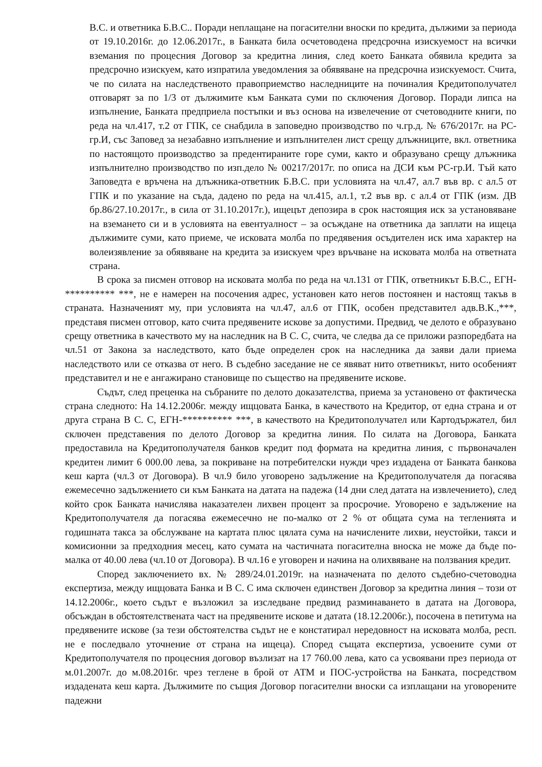В.С. и ответника Б.В.С.. Поради неплащане на погасителни вноски по кредита, дължими за периода от 19.10.2016г. до 12.06.2017г., в Банката била осчетоводена предсрочна изискуемост на всички вземания по процесния Договор за кредитна линия, след което Банката обявила кредита за предсрочно изискуем, като изпратила уведомления за обявяване на предсрочна изискуемост. Счита, че по силата на наследственото правоприемство наследниците на починалия Кредитополучател отговарят за по 1/3 от дължимите към Банката суми по сключения Договор. Поради липса на изпълнение, Банката предприела постъпки и въз основа на извелечение от счетоводните книги, по реда на чл.417, т.2 от ГПК, се снабдила в заповедно производство по ч.гр.д. № 676/2017г. на РС-гр.И, със Заповед за незабавно изпълнение и изпълнителен лист срещу длъжниците, вкл. ответника по настоящото производство за предентираните горе суми, както и образувано срещу длъжника изпълнително производство по изп.дело № 00217/2017г. по описа на ДСИ към РС-гр.И. Тъй като Заповедта е връчена на длъжника-ответник Б.В.С. при условията на чл.47, ал.7 във вр. с ал.5 от ГПК и по указание на съда, дадено по реда на чл.415, ал.1, т.2 във вр. с ал.4 от ГПК (изм. ДВ бр.86/27.10.2017г., в сила от 31.10.2017г.), ищецът депозира в срок настоящия иск за установяване на вземането си и в условията на евентуалност – за осъждане на ответника да заплати на ищеца дължимите суми, като приеме, че исковата молба по предявения осъдителен иск има характер на волеизявление за обявяване на кредита за изискуем чрез връчване на исковата молба на ответната страна.
В срока за писмен отговор на исковата молба по реда на чл.131 от ГПК, ответникът Б.В.С., ЕГН-********** ***, не е намерен на посочения адрес, установен като негов постоянен и настоящ такъв в страната. Назначеният му, при условията на чл.47, ал.6 от ГПК, особен представител адв.В.К.,***, представя писмен отговор, като счита предявените искове за допустими. Предвид, че делото е образувано срещу ответника в качеството му на наследник на В С. С, счита, че следва да се приложи разпоредбата на чл.51 от Закона за наследството, като бъде определен срок на наследника да заяви дали приема наследството или се отказва от него. В съдебно заседание не се явяват нито ответникът, нито особеният представител и не е ангажирано становище по същество на предявените искове.
Съдът, след преценка на събраните по делото доказателства, приема за установено от фактическа страна следното: На 14.12.2006г. между ищцовата Банка, в качеството на Кредитор, от една страна и от друга страна В С. С, ЕГН-********** ***, в качеството на Кредитополучател или Картодържател, бил сключен представения по делото Договор за кредитна линия. По силата на Договора, Банката предоставила на Кредитополучателя банков кредит под формата на кредитна линия, с първоначален кредитен лимит 6 000.00 лева, за покриване на потребителски нужди чрез издадена от Банката банкова кеш карта (чл.3 от Договора). В чл.9 било уговорено задължение на Кредитополучателя да погасява ежемесечно задължението си към Банката на датата на падежа (14 дни след датата на извлечението), след който срок Банката начислява наказателен лихвен процент за просрочие. Уговорено е задължение на Кредитополучателя да погасява ежемесечно не по-малко от 2 % от общата сума на тегленията и годишната такса за обслужване на картата плюс цялата сума на начислените лихви, неустойки, такси и комисионни за предходния месец, като сумата на частичната погасителна вноска не може да бъде по-малка от 40.00 лева (чл.10 от Договора). В чл.16 е уговорен и начина на олихвяване на ползвания кредит.
Според заключението вх. № 289/24.01.2019г. на назначената по делото съдебно-счетоводна експертиза, между ищцовата Банка и В С. С има сключен единствен Договор за кредитна линия – този от 14.12.2006г., което съдът е възложил за изследване предвид разминаването в датата на Договора, обсъждан в обстоятелствената част на предявените искове и датата (18.12.2006г.), посочена в петитума на предявените искове (за тези обстоятелства съдът не е констатирал нередовност на исковата молба, респ. не е последвало уточнение от страна на ищеца). Според същата експертиза, усвоените суми от Кредитополучателя по процесния договор възлизат на 17 760.00 лева, като са усвоявани през периода от м.01.2007г. до м.08.2016г. чрез теглене в брой от АТМ и ПОС-устройства на Банката, посредством издадената кеш карта. Дължимите по същия Договор погасителни вноски са изплащани на уговорените падежни